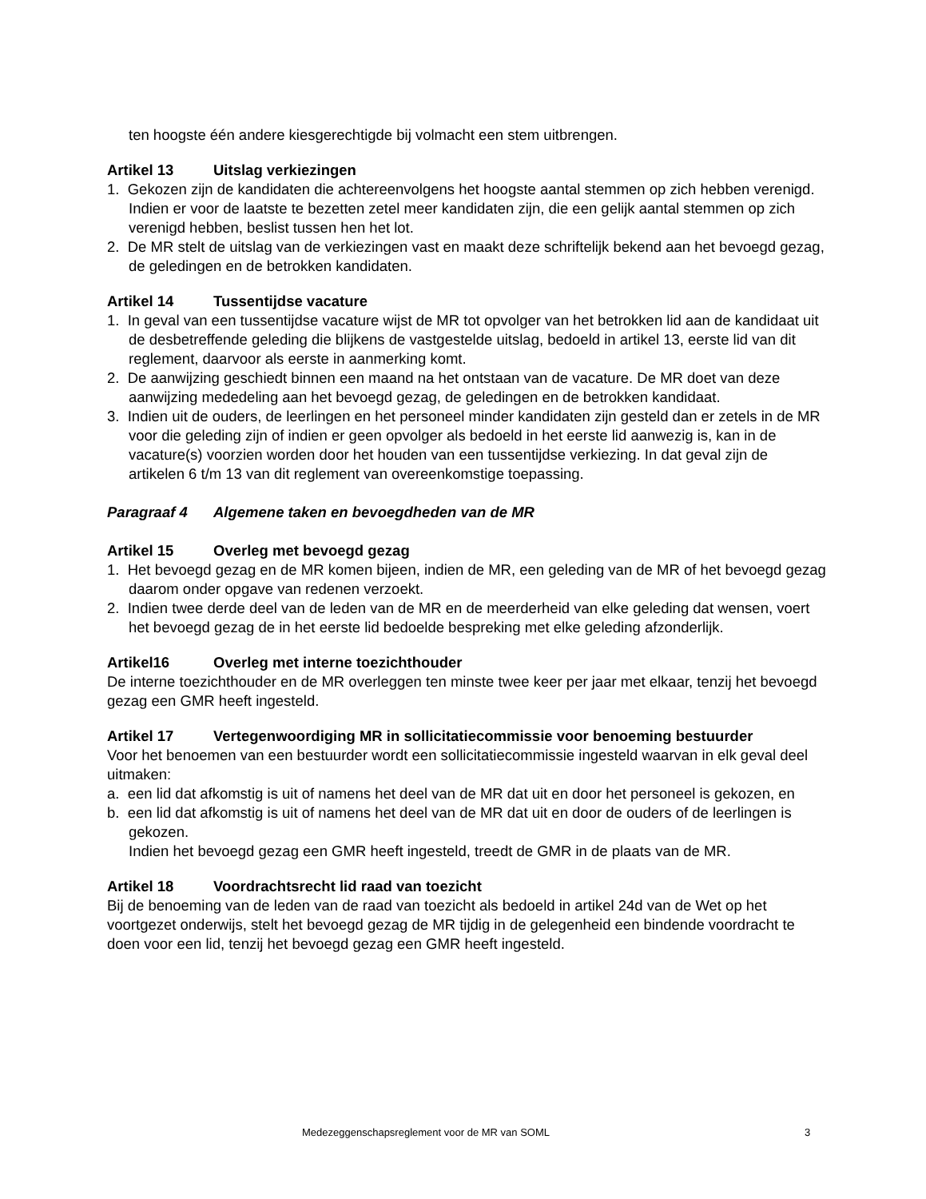ten hoogste één andere kiesgerechtigde bij volmacht een stem uitbrengen.
Artikel 13 Uitslag verkiezingen
1. Gekozen zijn de kandidaten die achtereenvolgens het hoogste aantal stemmen op zich hebben verenigd. Indien er voor de laatste te bezetten zetel meer kandidaten zijn, die een gelijk aantal stemmen op zich verenigd hebben, beslist tussen hen het lot.
2. De MR stelt de uitslag van de verkiezingen vast en maakt deze schriftelijk bekend aan het bevoegd gezag, de geledingen en de betrokken kandidaten.
Artikel 14 Tussentijdse vacature
1. In geval van een tussentijdse vacature wijst de MR tot opvolger van het betrokken lid aan de kandidaat uit de desbetreffende geleding die blijkens de vastgestelde uitslag, bedoeld in artikel 13, eerste lid van dit reglement, daarvoor als eerste in aanmerking komt.
2. De aanwijzing geschiedt binnen een maand na het ontstaan van de vacature. De MR doet van deze aanwijzing mededeling aan het bevoegd gezag, de geledingen en de betrokken kandidaat.
3. Indien uit de ouders, de leerlingen en het personeel minder kandidaten zijn gesteld dan er zetels in de MR voor die geleding zijn of indien er geen opvolger als bedoeld in het eerste lid aanwezig is, kan in de vacature(s) voorzien worden door het houden van een tussentijdse verkiezing. In dat geval zijn de artikelen 6 t/m 13 van dit reglement van overeenkomstige toepassing.
Paragraaf 4 Algemene taken en bevoegdheden van de MR
Artikel 15 Overleg met bevoegd gezag
1. Het bevoegd gezag en de MR komen bijeen, indien de MR, een geleding van de MR of het bevoegd gezag daarom onder opgave van redenen verzoekt.
2. Indien twee derde deel van de leden van de MR en de meerderheid van elke geleding dat wensen, voert het bevoegd gezag de in het eerste lid bedoelde bespreking met elke geleding afzonderlijk.
Artikel16 Overleg met interne toezichthouder
De interne toezichthouder en de MR overleggen ten minste twee keer per jaar met elkaar, tenzij het bevoegd gezag een GMR heeft ingesteld.
Artikel 17 Vertegenwoordiging MR in sollicitatiecommissie voor benoeming bestuurder
Voor het benoemen van een bestuurder wordt een sollicitatiecommissie ingesteld waarvan in elk geval deel uitmaken:
a. een lid dat afkomstig is uit of namens het deel van de MR dat uit en door het personeel is gekozen, en
b. een lid dat afkomstig is uit of namens het deel van de MR dat uit en door de ouders of de leerlingen is gekozen.
Indien het bevoegd gezag een GMR heeft ingesteld, treedt de GMR in de plaats van de MR.
Artikel 18 Voordrachtsrecht lid raad van toezicht
Bij de benoeming van de leden van de raad van toezicht als bedoeld in artikel 24d van de Wet op het voortgezet onderwijs, stelt het bevoegd gezag de MR tijdig in de gelegenheid een bindende voordracht te doen voor een lid, tenzij het bevoegd gezag een GMR heeft ingesteld.
Medezeggenschapsreglement voor de MR van SOML 3